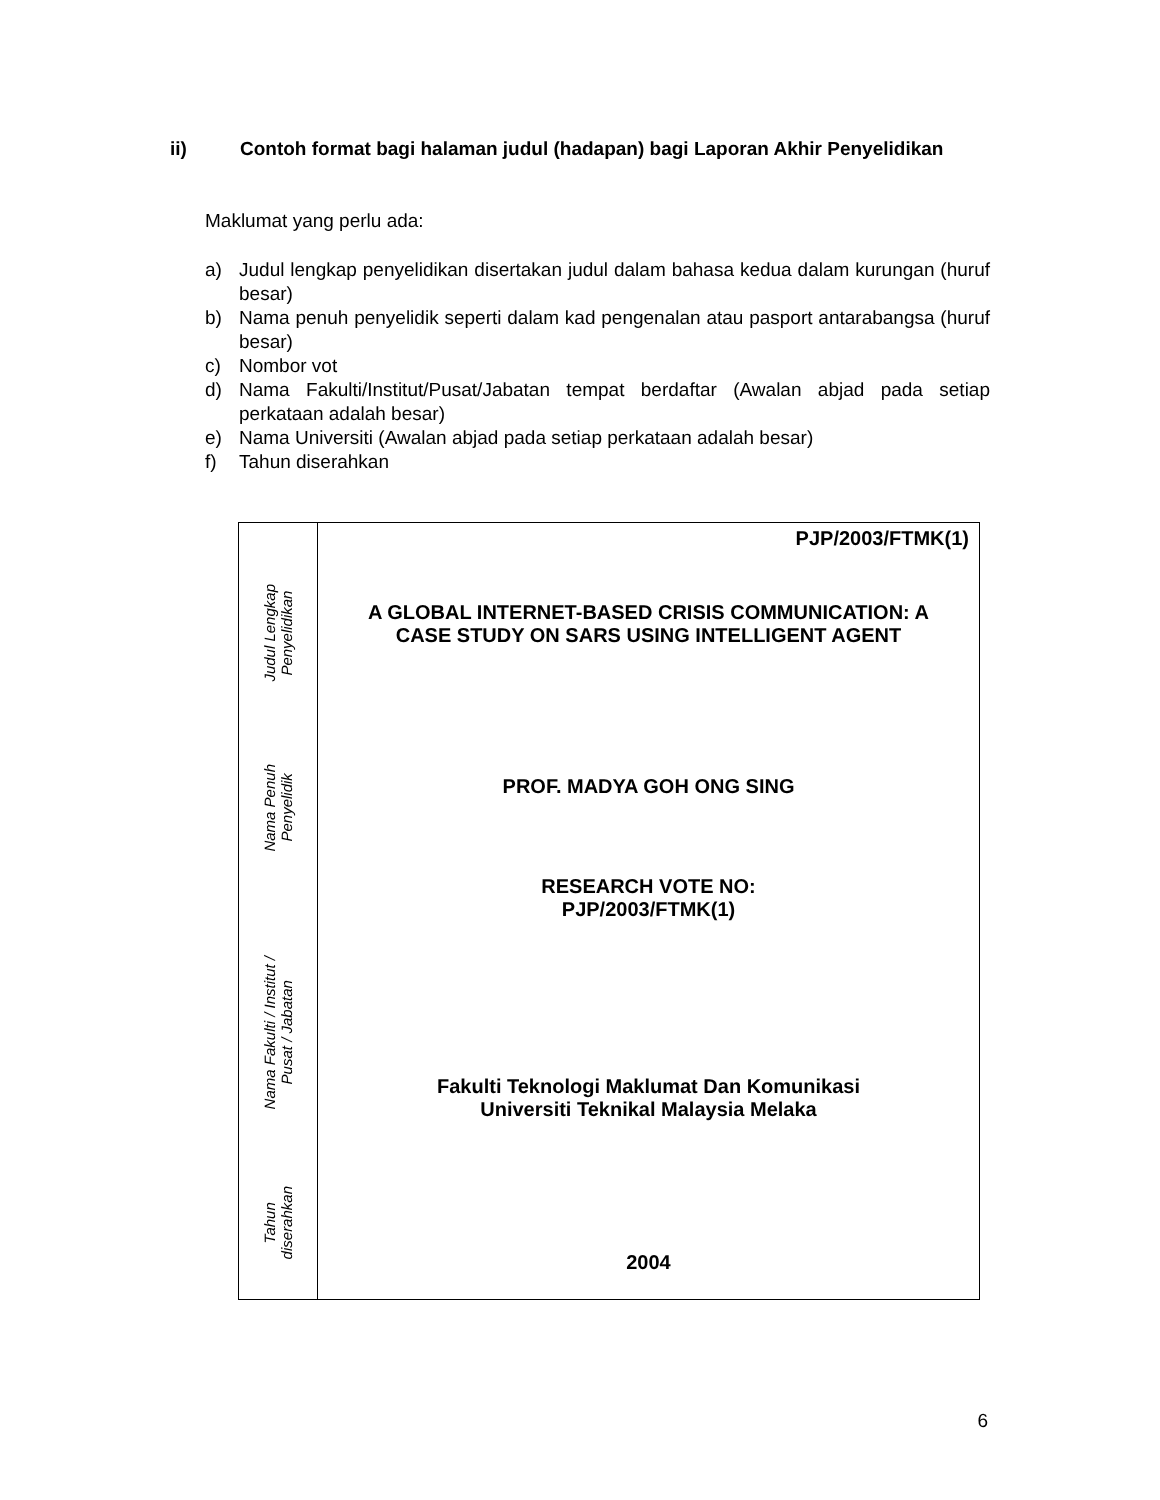ii) Contoh format bagi halaman judul (hadapan) bagi Laporan Akhir Penyelidikan
Maklumat yang perlu ada:
a) Judul lengkap penyelidikan disertakan judul dalam bahasa kedua dalam kurungan (huruf besar)
b) Nama penuh penyelidik seperti dalam kad pengenalan atau pasport antarabangsa (huruf besar)
c) Nombor vot
d) Nama Fakulti/Institut/Pusat/Jabatan tempat berdaftar (Awalan abjad pada setiap perkataan adalah besar)
e) Nama Universiti (Awalan abjad pada setiap perkataan adalah besar)
f) Tahun diserahkan
Judul Lengkap
Penyelidikan
Nama Penuh
Penyelidik
Nama Fakulti / Institut /
Pusat / Jabatan
Tahun
diserahkan
PJP/2003/FTMK(1)
A GLOBAL INTERNET-BASED CRISIS COMMUNICATION: A
CASE STUDY ON SARS USING INTELLIGENT AGENT
PROF. MADYA GOH ONG SING
RESEARCH VOTE NO:
PJP/2003/FTMK(1)
Fakulti Teknologi Maklumat Dan Komunikasi
Universiti Teknikal Malaysia Melaka
2004
6